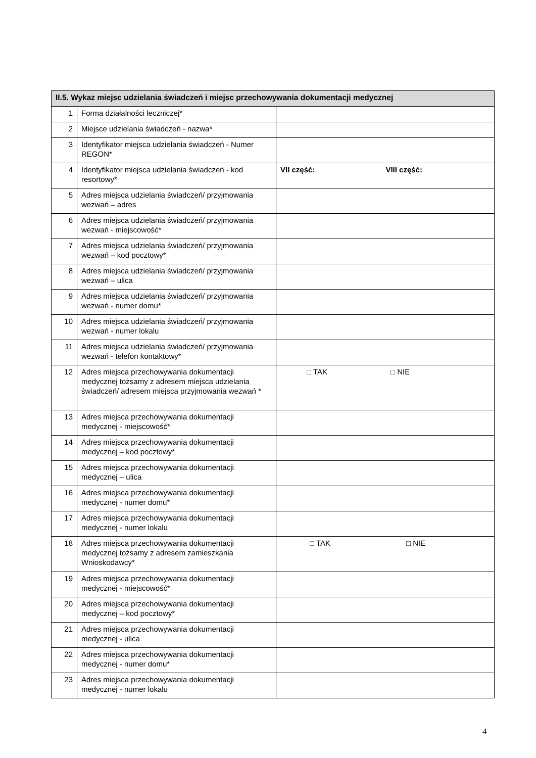| II.5. Wykaz miejsc udzielania świadczeń i miejsc przechowywania dokumentacji medycznej | | |
| --- | --- | --- |
| 1 | Forma działalności leczniczej* | |
| 2 | Miejsce udzielania świadczeń - nazwa* | |
| 3 | Identyfikator miejsca udzielania świadczeń - Numer REGON* | |
| 4 | Identyfikator miejsca udzielania świadczeń - kod resortowy* | VII część: VIII część: |
| 5 | Adres miejsca udzielania świadczeń/ przyjmowania wezwań – adres | |
| 6 | Adres miejsca udzielania świadczeń/ przyjmowania wezwań - miejscowość* | |
| 7 | Adres miejsca udzielania świadczeń/ przyjmowania wezwań – kod pocztowy* | |
| 8 | Adres miejsca udzielania świadczeń/ przyjmowania wezwań – ulica | |
| 9 | Adres miejsca udzielania świadczeń/ przyjmowania wezwań - numer domu* | |
| 10 | Adres miejsca udzielania świadczeń/ przyjmowania wezwań - numer lokalu | |
| 11 | Adres miejsca udzielania świadczeń/ przyjmowania wezwań - telefon kontaktowy* | |
| 12 | Adres miejsca przechowywania dokumentacji medycznej tożsamy z adresem miejsca udzielania świadczeń/ adresem miejsca przyjmowania wezwań * | □ TAK □ NIE |
| 13 | Adres miejsca przechowywania dokumentacji medycznej - miejscowość* | |
| 14 | Adres miejsca przechowywania dokumentacji medycznej – kod pocztowy* | |
| 15 | Adres miejsca przechowywania dokumentacji medycznej – ulica | |
| 16 | Adres miejsca przechowywania dokumentacji medycznej - numer domu* | |
| 17 | Adres miejsca przechowywania dokumentacji medycznej - numer lokalu | |
| 18 | Adres miejsca przechowywania dokumentacji medycznej tożsamy z adresem zamieszkania Wnioskodawcy* | □ TAK □ NIE |
| 19 | Adres miejsca przechowywania dokumentacji medycznej - miejscowość* | |
| 20 | Adres miejsca przechowywania dokumentacji medycznej – kod pocztowy* | |
| 21 | Adres miejsca przechowywania dokumentacji medycznej - ulica | |
| 22 | Adres miejsca przechowywania dokumentacji medycznej - numer domu* | |
| 23 | Adres miejsca przechowywania dokumentacji medycznej - numer lokalu | |
4